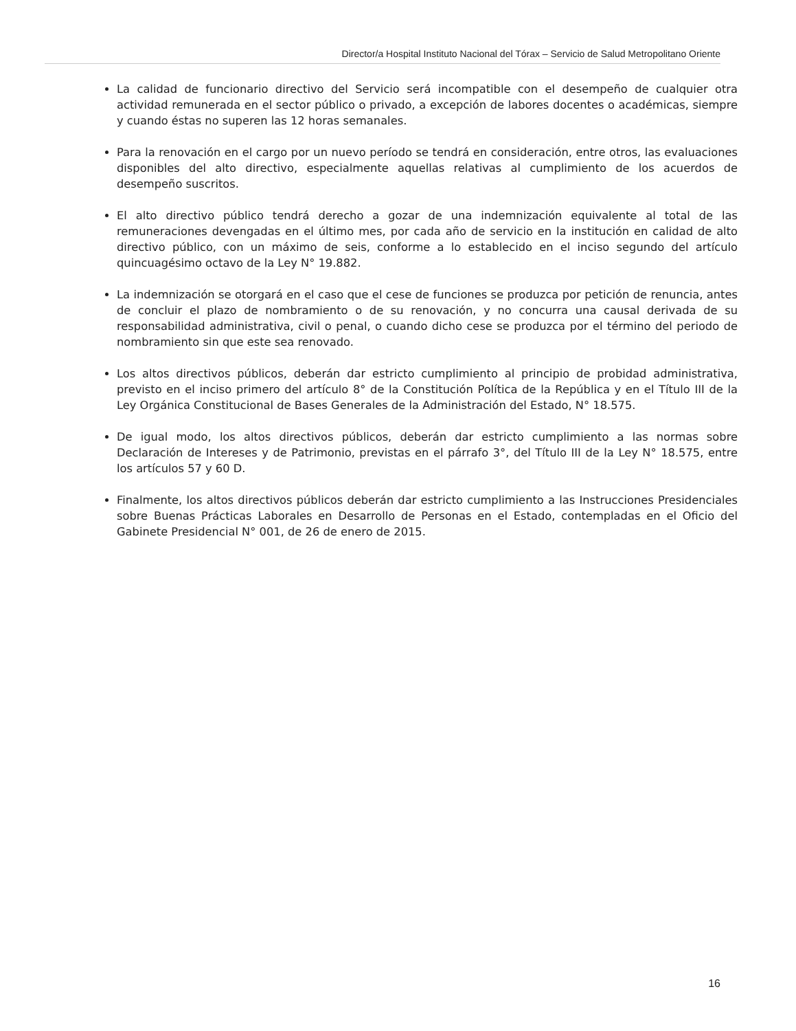Director/a Hospital Instituto Nacional del Tórax – Servicio de Salud Metropolitano Oriente
La calidad de funcionario directivo del Servicio será incompatible con el desempeño de cualquier otra actividad remunerada en el sector público o privado, a excepción de labores docentes o académicas, siempre y cuando éstas no superen las 12 horas semanales.
Para la renovación en el cargo por un nuevo período se tendrá en consideración, entre otros, las evaluaciones disponibles del alto directivo, especialmente aquellas relativas al cumplimiento de los acuerdos de desempeño suscritos.
El alto directivo público tendrá derecho a gozar de una indemnización equivalente al total de las remuneraciones devengadas en el último mes, por cada año de servicio en la institución en calidad de alto directivo público, con un máximo de seis, conforme a lo establecido en el inciso segundo del artículo quincuagésimo octavo de la Ley N° 19.882.
La indemnización se otorgará en el caso que el cese de funciones se produzca por petición de renuncia, antes de concluir el plazo de nombramiento o de su renovación, y no concurra una causal derivada de su responsabilidad administrativa, civil o penal, o cuando dicho cese se produzca por el término del periodo de nombramiento sin que este sea renovado.
Los altos directivos públicos, deberán dar estricto cumplimiento al principio de probidad administrativa, previsto en el inciso primero del artículo 8° de la Constitución Política de la República y en el Título III de la Ley Orgánica Constitucional de Bases Generales de la Administración del Estado, N° 18.575.
De igual modo, los altos directivos públicos, deberán dar estricto cumplimiento a las normas sobre Declaración de Intereses y de Patrimonio, previstas en el párrafo 3°, del Título III de la Ley N° 18.575, entre los artículos 57 y 60 D.
Finalmente, los altos directivos públicos deberán dar estricto cumplimiento a las Instrucciones Presidenciales sobre Buenas Prácticas Laborales en Desarrollo de Personas en el Estado, contempladas en el Oficio del Gabinete Presidencial N° 001, de 26 de enero de 2015.
16